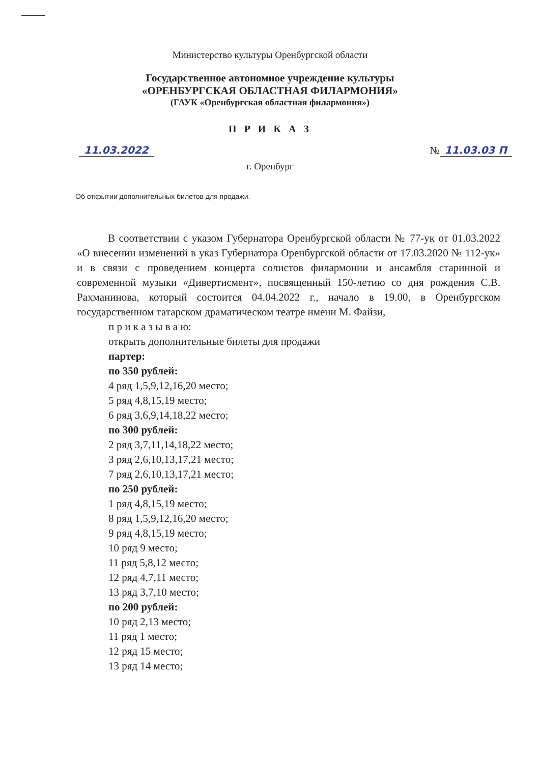Министерство культуры Оренбургской области
Государственное автономное учреждение культуры
«ОРЕНБУРГСКАЯ ОБЛАСТНАЯ ФИЛАРМОНИЯ»
(ГАУК «Оренбургская областная филармония»)
П Р И К А З
11.03.2022 № 11.03.03 П
г. Оренбург
Об открытии дополнительных билетов для продажи.
В соответствии с указом Губернатора Оренбургской области № 77-ук от 01.03.2022 «О внесении изменений в указ Губернатора Оренбургской области от 17.03.2020 № 112-ук» и в связи с проведением концерта солистов филармонии и ансамбля старинной и современной музыки «Дивертисмент», посвященный 150-летию со дня рождения С.В. Рахманинова, который состоится 04.04.2022 г., начало в 19.00, в Оренбургском государственном татарском драматическом театре имени М. Файзи,
п р и к а з ы в а ю:
открыть дополнительные билеты для продажи
партер:
по 350 рублей:
4 ряд 1,5,9,12,16,20 место;
5 ряд 4,8,15,19 место;
6 ряд 3,6,9,14,18,22 место;
по 300 рублей:
2 ряд 3,7,11,14,18,22 место;
3 ряд 2,6,10,13,17,21 место;
7 ряд 2,6,10,13,17,21 место;
по 250 рублей:
1 ряд 4,8,15,19 место;
8 ряд 1,5,9,12,16,20 место;
9 ряд 4,8,15,19 место;
10 ряд 9 место;
11 ряд 5,8,12 место;
12 ряд 4,7,11 место;
13 ряд 3,7,10 место;
по 200 рублей:
10 ряд 2,13 место;
11 ряд 1 место;
12 ряд 15 место;
13 ряд 14 место;